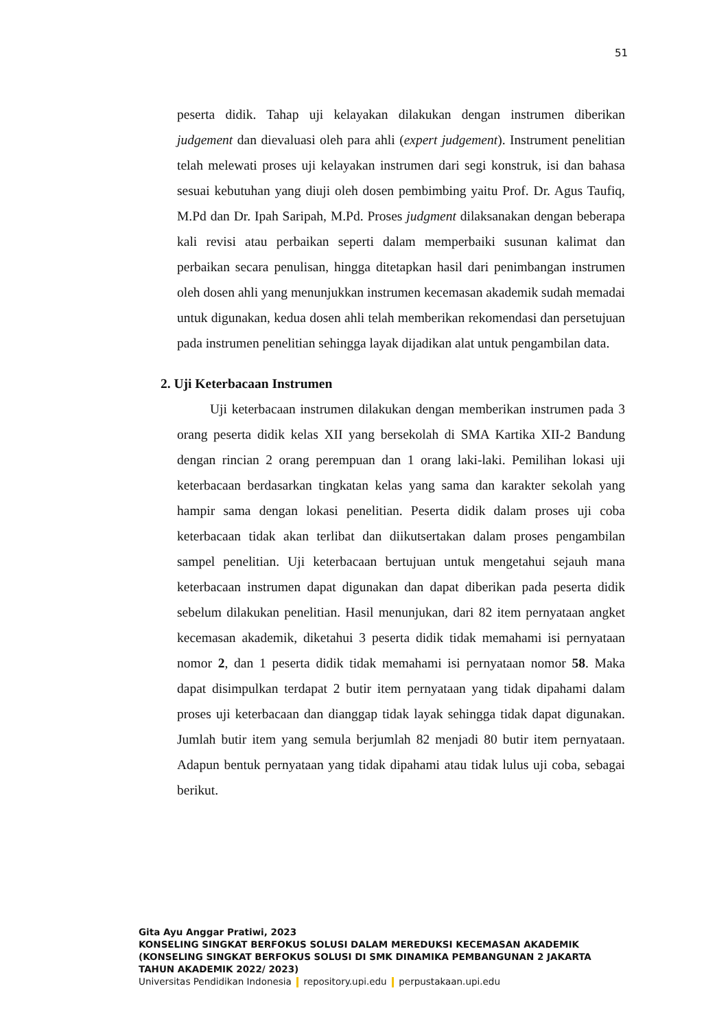51
peserta didik. Tahap uji kelayakan dilakukan dengan instrumen diberikan judgement dan dievaluasi oleh para ahli (expert judgement). Instrument penelitian telah melewati proses uji kelayakan instrumen dari segi konstruk, isi dan bahasa sesuai kebutuhan yang diuji oleh dosen pembimbing yaitu Prof. Dr. Agus Taufiq, M.Pd dan Dr. Ipah Saripah, M.Pd. Proses judgment dilaksanakan dengan beberapa kali revisi atau perbaikan seperti dalam memperbaiki susunan kalimat dan perbaikan secara penulisan, hingga ditetapkan hasil dari penimbangan instrumen oleh dosen ahli yang menunjukkan instrumen kecemasan akademik sudah memadai untuk digunakan, kedua dosen ahli telah memberikan rekomendasi dan persetujuan pada instrumen penelitian sehingga layak dijadikan alat untuk pengambilan data.
2. Uji Keterbacaan Instrumen
Uji keterbacaan instrumen dilakukan dengan memberikan instrumen pada 3 orang peserta didik kelas XII yang bersekolah di SMA Kartika XII-2 Bandung dengan rincian 2 orang perempuan dan 1 orang laki-laki. Pemilihan lokasi uji keterbacaan berdasarkan tingkatan kelas yang sama dan karakter sekolah yang hampir sama dengan lokasi penelitian. Peserta didik dalam proses uji coba keterbacaan tidak akan terlibat dan diikutsertakan dalam proses pengambilan sampel penelitian. Uji keterbacaan bertujuan untuk mengetahui sejauh mana keterbacaan instrumen dapat digunakan dan dapat diberikan pada peserta didik sebelum dilakukan penelitian. Hasil menunjukan, dari 82 item pernyataan angket kecemasan akademik, diketahui 3 peserta didik tidak memahami isi pernyataan nomor 2, dan 1 peserta didik tidak memahami isi pernyataan nomor 58. Maka dapat disimpulkan terdapat 2 butir item pernyataan yang tidak dipahami dalam proses uji keterbacaan dan dianggap tidak layak sehingga tidak dapat digunakan. Jumlah butir item yang semula berjumlah 82 menjadi 80 butir item pernyataan. Adapun bentuk pernyataan yang tidak dipahami atau tidak lulus uji coba, sebagai berikut.
Gita Ayu Anggar Pratiwi, 2023
KONSELING SINGKAT BERFOKUS SOLUSI DALAM MEREDUKSI KECEMASAN AKADEMIK
(KONSELING SINGKAT BERFOKUS SOLUSI DI SMK DINAMIKA PEMBANGUNAN 2 JAKARTA
TAHUN AKADEMIK 2022/ 2023)
Universitas Pendidikan Indonesia repository.upi.edu perpustakaan.upi.edu